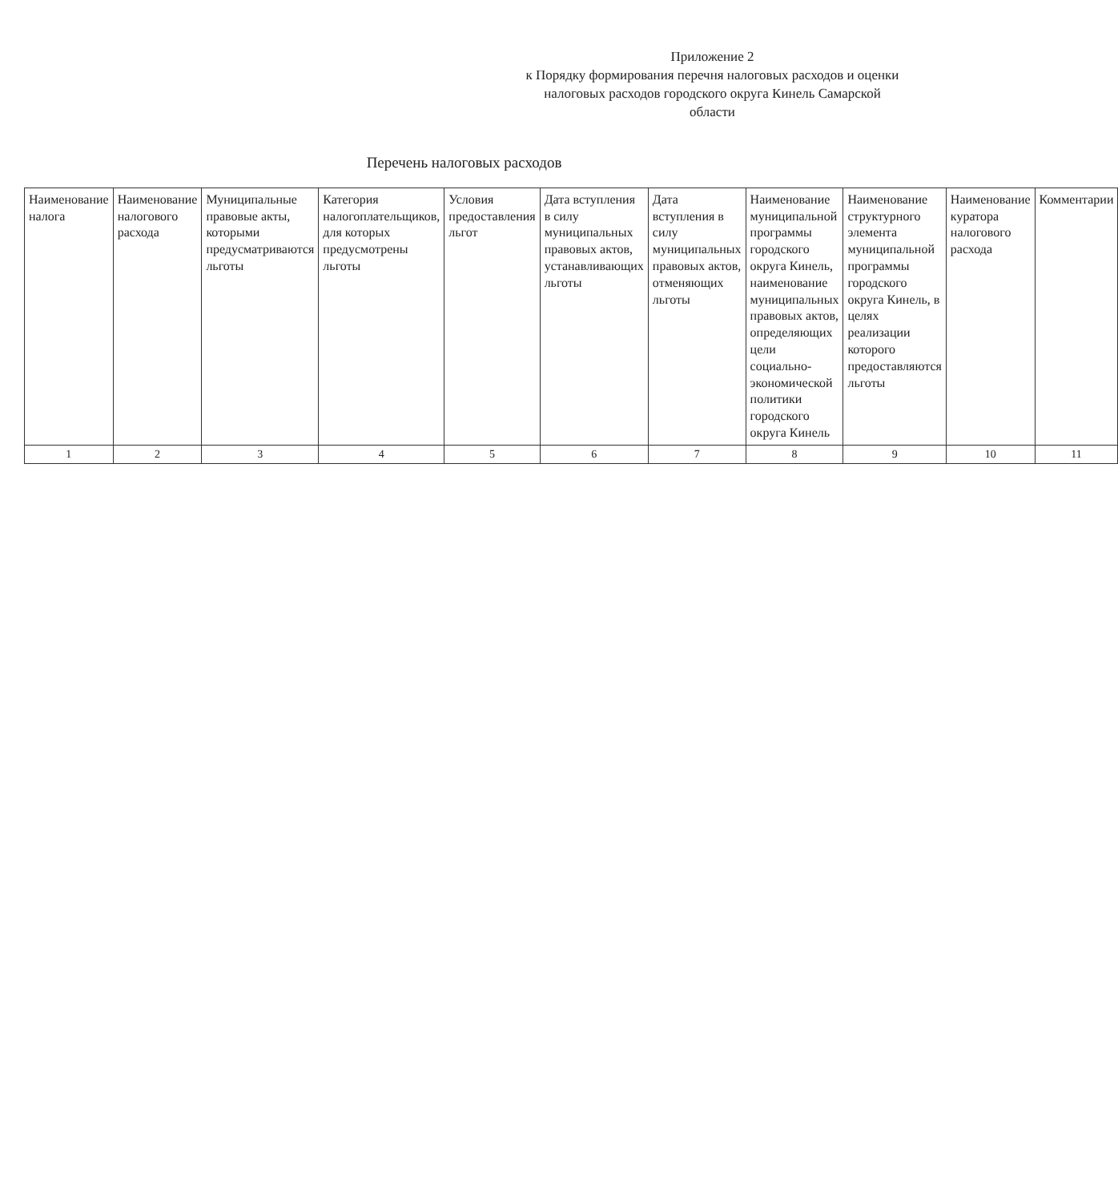Приложение 2
к Порядку формирования перечня налоговых расходов и оценки налоговых расходов городского округа Кинель Самарской области
Перечень налоговых расходов
| Наименование налога | Наименование налогового расхода | Муниципальные правовые акты, которыми предусматриваются льготы | Категория налогоплательщиков, для которых предусмотрены льготы | Условия предоставления льгот | Дата вступления в силу муниципальных правовых актов, устанавливающих льготы | Дата вступления в силу муниципальных правовых актов, отменяющих льготы | Наименование муниципальной программы городского округа Кинель, наименование муниципальных правовых актов, определяющих цели социально-экономической политики городского округа Кинель | Наименование структурного элемента муниципальной программы городского округа Кинель, в целях реализации которого предоставляются льготы | Наименование куратора налогового расхода | Комментарии |
| --- | --- | --- | --- | --- | --- | --- | --- | --- | --- | --- |
| 1 | 2 | 3 | 4 | 5 | 6 | 7 | 8 | 9 | 10 | 11 |